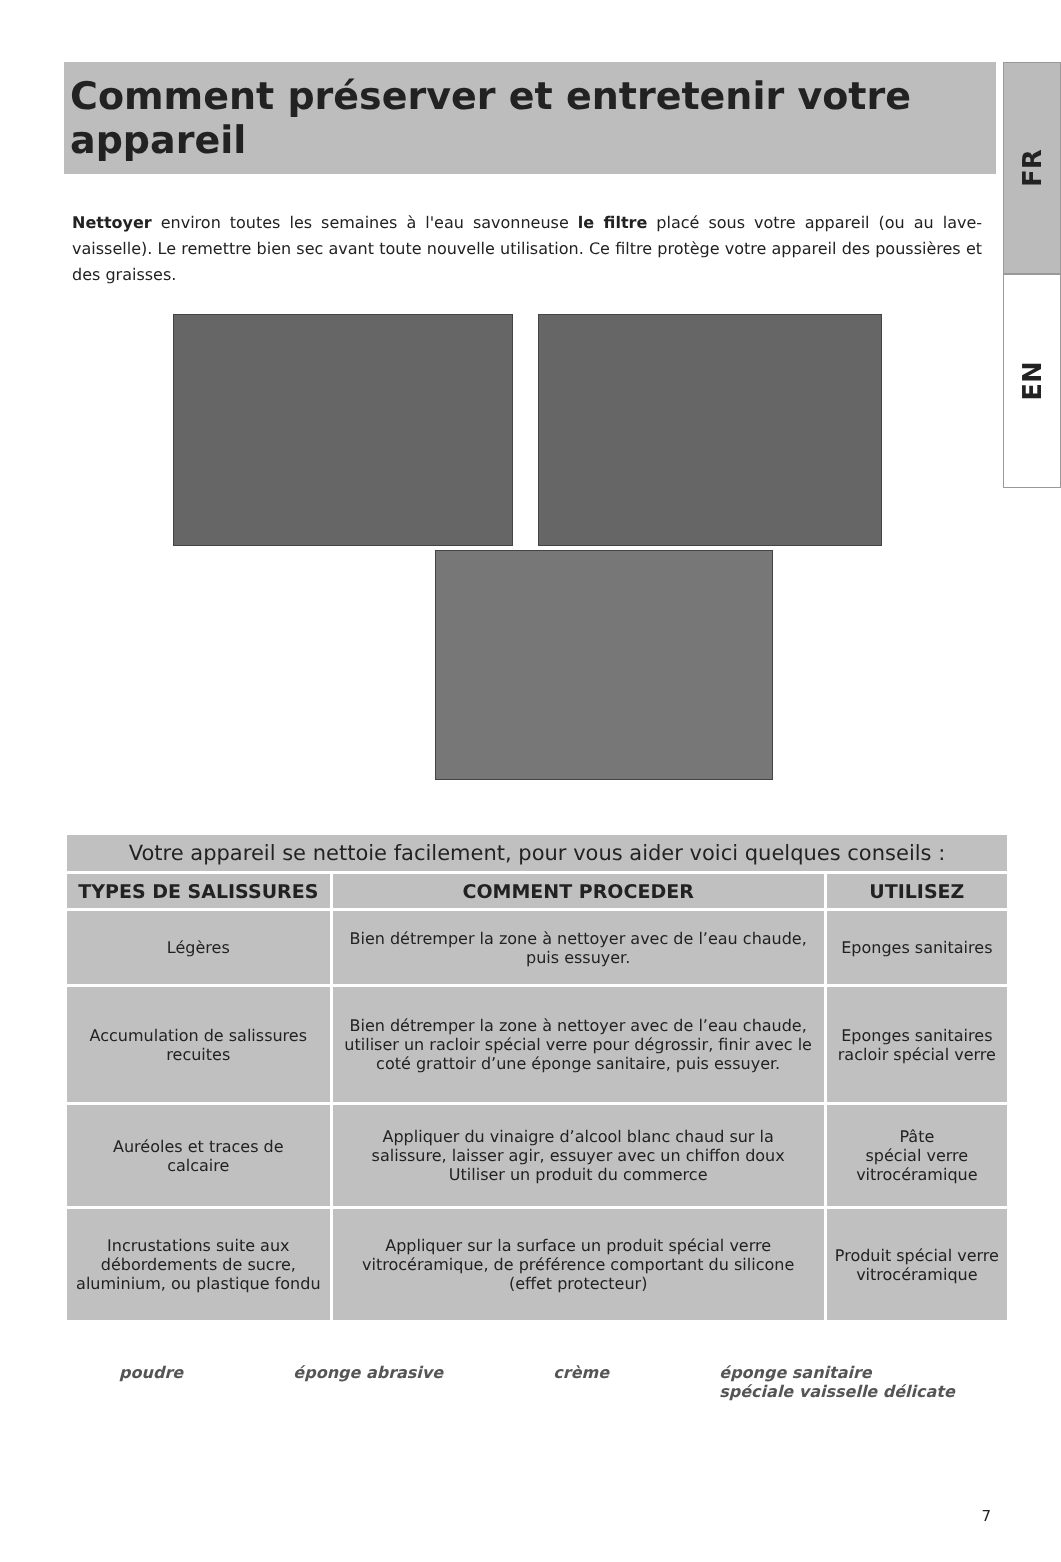FR
EN
Comment préserver et entretenir votre appareil
Nettoyer environ toutes les semaines à l'eau savonneuse le filtre placé sous votre appareil (ou au lave-vaisselle). Le remettre bien sec avant toute nouvelle utilisation. Ce filtre protège votre appareil des poussières et des graisses.
| Votre appareil se nettoie facilement, pour vous aider voici quelques conseils : | | |
| TYPES DE SALISSURES | COMMENT PROCEDER | UTILISEZ |
| Légères | Bien détremper la zone à nettoyer avec de l’eau chaude, puis essuyer. | Eponges sanitaires |
| Accumulation de salissures recuites | Bien détremper la zone à nettoyer avec de l’eau chaude, utiliser un racloir spécial verre pour dégrossir, finir avec le coté grattoir d’une éponge sanitaire, puis essuyer. | Eponges sanitaires racloir spécial verre |
| Auréoles et traces de calcaire | Appliquer du vinaigre d’alcool blanc chaud sur la salissure, laisser agir, essuyer avec un chiffon doux Utiliser un produit du commerce | Pâte spécial verre vitrocéramique |
| Incrustations suite aux débordements de sucre, aluminium, ou plastique fondu | Appliquer sur la surface un produit spécial verre vitrocéramique, de préférence comportant du silicone (effet protecteur) | Produit spécial verre vitrocéramique |
poudre éponge abrasive crème éponge sanitaire
spéciale vaisselle délicate
7